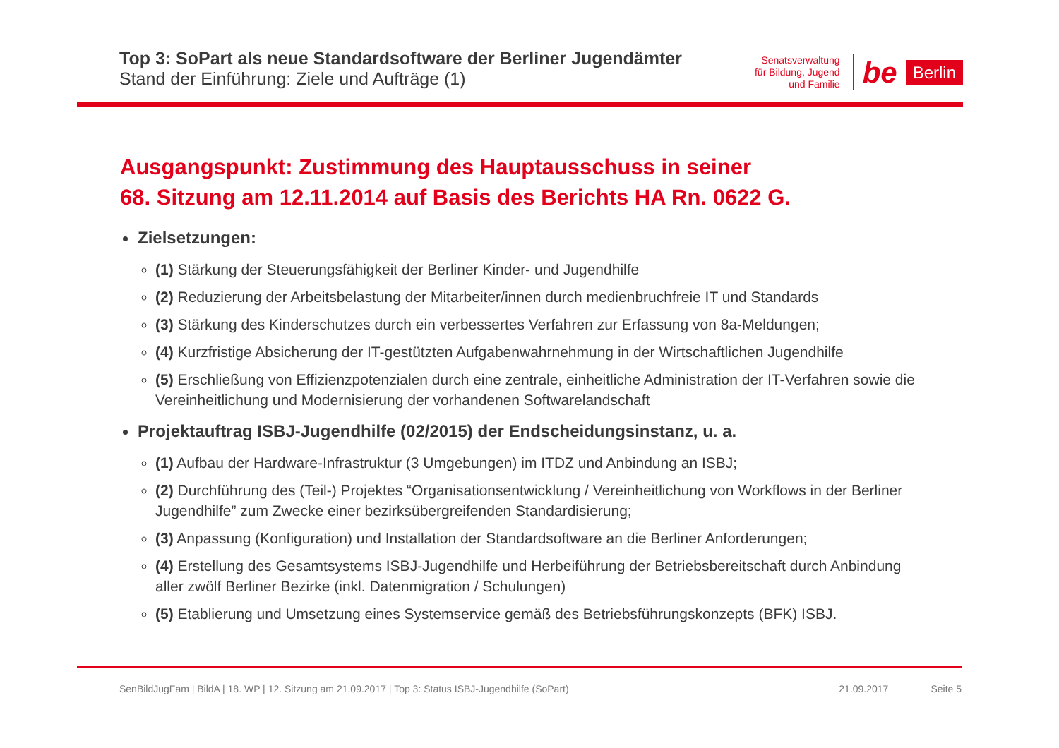Top 3: SoPart als neue Standardsoftware der Berliner Jugendämter
Stand der Einführung: Ziele und Aufträge (1)
Senatsverwaltung
für Bildung, Jugend
und Familie
be Berlin
Ausgangspunkt: Zustimmung des Hauptausschuss in seiner
68. Sitzung am 12.11.2014 auf Basis des Berichts HA Rn. 0622 G.
Zielsetzungen:
(1) Stärkung der Steuerungsfähigkeit der Berliner Kinder- und Jugendhilfe
(2) Reduzierung der Arbeitsbelastung der Mitarbeiter/innen durch medienbruchfreie IT und Standards
(3) Stärkung des Kinderschutzes durch ein verbessertes Verfahren zur Erfassung von 8a-Meldungen;
(4) Kurzfristige Absicherung der IT-gestützten Aufgabenwahrnehmung in der Wirtschaftlichen Jugendhilfe
(5) Erschließung von Effizienzpotenzialen durch eine zentrale, einheitliche Administration der IT-Verfahren sowie die Vereinheitlichung und Modernisierung der vorhandenen Softwarelandschaft
Projektauftrag ISBJ-Jugendhilfe (02/2015) der Endscheidungsinstanz, u. a.
(1) Aufbau der Hardware-Infrastruktur (3 Umgebungen) im ITDZ und Anbindung an ISBJ;
(2) Durchführung des (Teil-) Projektes “Organisationsentwicklung / Vereinheitlichung von Workflows in der Berliner Jugendhilfe” zum Zwecke einer bezirksübergreifenden Standardisierung;
(3) Anpassung (Konfiguration) und Installation der Standardsoftware an die Berliner Anforderungen;
(4) Erstellung des Gesamtsystems ISBJ-Jugendhilfe und Herbeiführung der Betriebsbereitschaft durch Anbindung aller zwölf Berliner Bezirke (inkl. Datenmigration / Schulungen)
(5) Etablierung und Umsetzung eines Systemservice gemäß des Betriebsführungskonzepts (BFK) ISBJ.
SenBildJugFam | BildA | 18. WP | 12. Sitzung am 21.09.2017 | Top 3: Status ISBJ-Jugendhilfe (SoPart) 21.09.2017 Seite 5